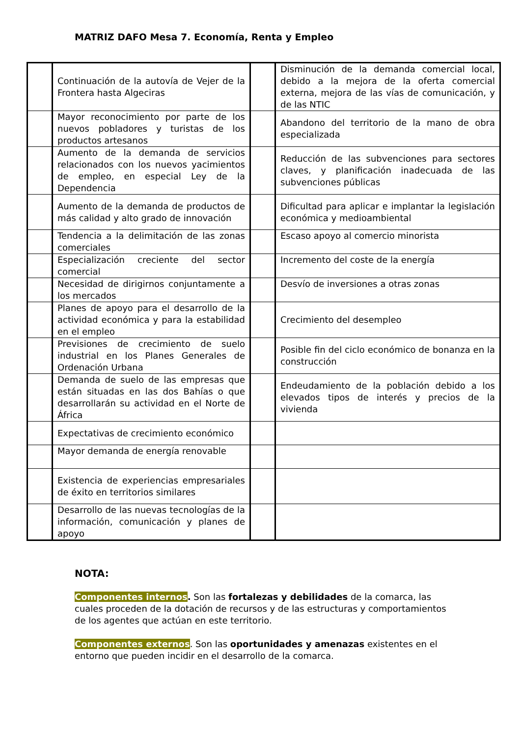MATRIZ DAFO Mesa 7. Economía, Renta y Empleo
| | Continuación de la autovía de Vejer de la Frontera hasta Algeciras | | Disminución de la demanda comercial local, debido a la mejora de la oferta comercial externa, mejora de las vías de comunicación, y de las NTIC |
| | Mayor reconocimiento por parte de los nuevos pobladores y turistas de los productos artesanos | | Abandono del territorio de la mano de obra especializada |
| | Aumento de la demanda de servicios relacionados con los nuevos yacimientos de empleo, en especial Ley de la Dependencia | | Reducción de las subvenciones para sectores claves, y planificación inadecuada de las subvenciones públicas |
| | Aumento de la demanda de productos de más calidad y alto grado de innovación | | Dificultad para aplicar e implantar la legislación económica y medioambiental |
| | Tendencia a la delimitación de las zonas comerciales | | Escaso apoyo al comercio minorista |
| | Especialización creciente del sector comercial | | Incremento del coste de la energía |
| | Necesidad de dirigirnos conjuntamente a los mercados | | Desvío de inversiones a otras zonas |
| | Planes de apoyo para el desarrollo de la actividad económica y para la estabilidad en el empleo | | Crecimiento del desempleo |
| | Previsiones de crecimiento de suelo industrial en los Planes Generales de Ordenación Urbana | | Posible fin del ciclo económico de bonanza en la construcción |
| | Demanda de suelo de las empresas que están situadas en las dos Bahías o que desarrollarán su actividad en el Norte de África | | Endeudamiento de la población debido a los elevados tipos de interés y precios de la vivienda |
| | Expectativas de crecimiento económico | | |
| | Mayor demanda de energía renovable | | |
| | Existencia de experiencias empresariales de éxito en territorios similares | | |
| | Desarrollo de las nuevas tecnologías de la información, comunicación y planes de apoyo | | |
NOTA:
Componentes internos. Son las fortalezas y debilidades de la comarca, las cuales proceden de la dotación de recursos y de las estructuras y comportamientos de los agentes que actúan en este territorio.
Componentes externos. Son las oportunidades y amenazas existentes en el entorno que pueden incidir en el desarrollo de la comarca.